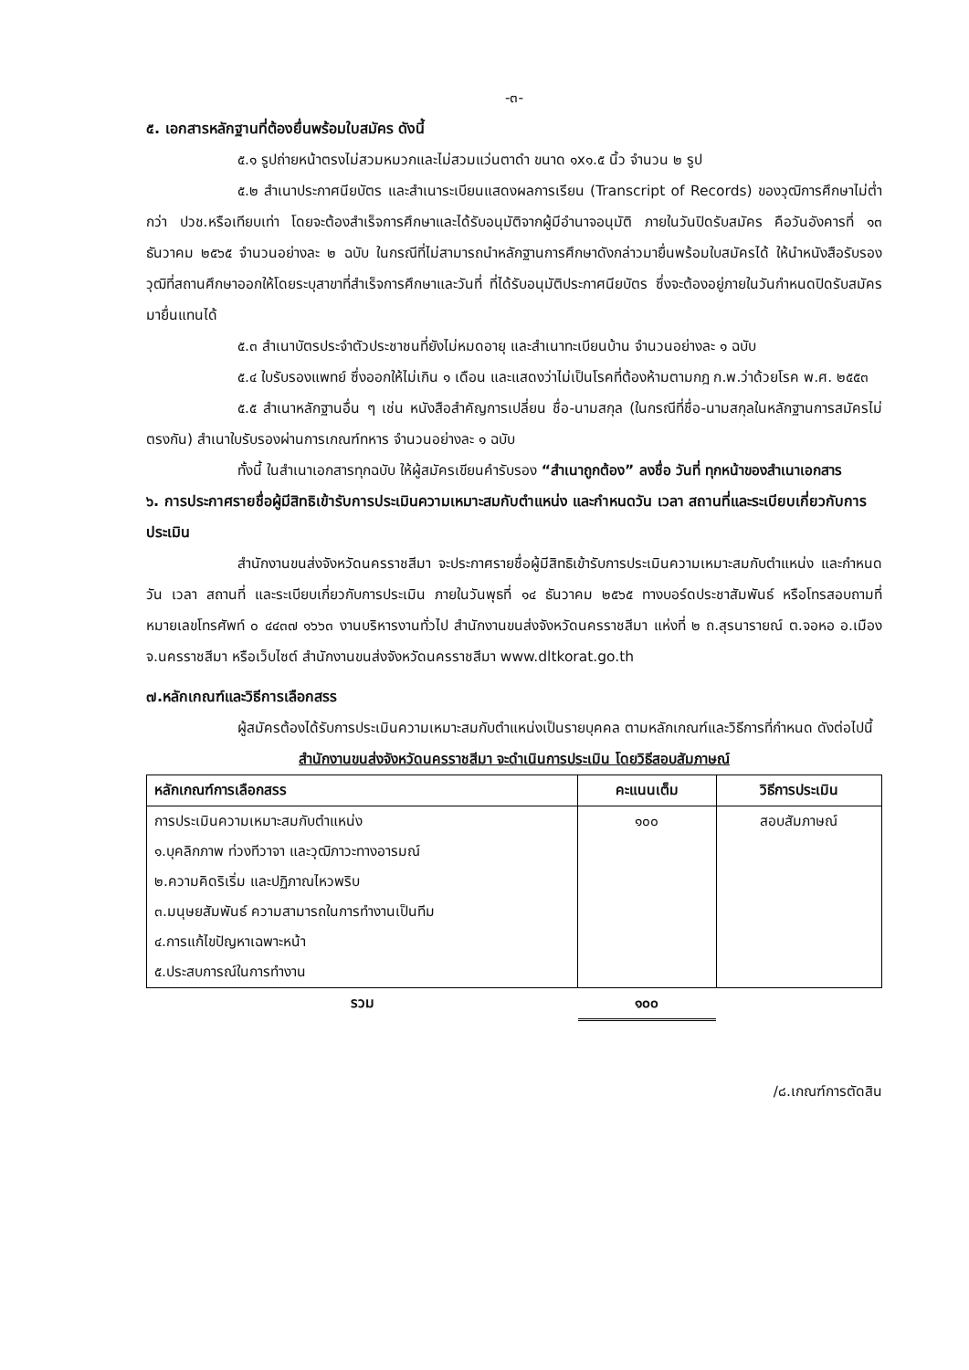-๓-
๕. เอกสารหลักฐานที่ต้องยื่นพร้อมใบสมัคร ดังนี้
๕.๑ รูปถ่ายหน้าตรงไม่สวมหมวกและไม่สวมแว่นตาดำ ขนาด ๑x๑.๕ นิ้ว จำนวน ๒ รูป
๕.๒ สำเนาประกาศนียบัตร และสำเนาระเบียนแสดงผลการเรียน (Transcript of Records) ของวุฒิการศึกษาไม่ต่ำกว่า ปวช.หรือเทียบเท่า โดยจะต้องสำเร็จการศึกษาและได้รับอนุมัติจากผู้มีอำนาจอนุมัติ ภายในวันปิดรับสมัคร คือวันอังคารที่ ๑๓ ธันวาคม ๒๕๖๕ จำนวนอย่างละ ๒ ฉบับ ในกรณีที่ไม่สามารถนำหลักฐานการศึกษาดังกล่าวมายื่นพร้อมใบสมัครได้ ให้นำหนังสือรับรองวุฒิที่สถานศึกษาออกให้โดยระบุสาขาที่สำเร็จการศึกษาและวันที่ ที่ได้รับอนุมัติประกาศนียบัตร ซึ่งจะต้องอยู่ภายในวันกำหนดปิดรับสมัครมายื่นแทนได้
๕.๓ สำเนาบัตรประจำตัวประชาชนที่ยังไม่หมดอายุ และสำเนาทะเบียนบ้าน จำนวนอย่างละ ๑ ฉบับ
๕.๔ ใบรับรองแพทย์ ซึ่งออกให้ไม่เกิน ๑ เดือน และแสดงว่าไม่เป็นโรคที่ต้องห้ามตามกฎ ก.พ.ว่าด้วยโรค พ.ศ. ๒๕๕๓
๕.๕ สำเนาหลักฐานอื่น ๆ เช่น หนังสือสำคัญการเปลี่ยน ชื่อ-นามสกุล (ในกรณีที่ชื่อ-นามสกุลในหลักฐานการสมัครไม่ตรงกัน) สำเนาใบรับรองผ่านการเกณฑ์ทหาร จำนวนอย่างละ ๑ ฉบับ
ทั้งนี้ ในสำเนาเอกสารทุกฉบับ ให้ผู้สมัครเขียนคำรับรอง “สำเนาถูกต้อง” ลงชื่อ วันที่ ทุกหน้าของสำเนาเอกสาร
๖. การประกาศรายชื่อผู้มีสิทธิเข้ารับการประเมินความเหมาะสมกับตำแหน่ง และกำหนดวัน เวลา สถานที่และระเบียบเกี่ยวกับการประเมิน
สำนักงานขนส่งจังหวัดนครราชสีมา จะประกาศรายชื่อผู้มีสิทธิเข้ารับการประเมินความเหมาะสมกับตำแหน่ง และกำหนดวัน เวลา สถานที่ และระเบียบเกี่ยวกับการประเมิน ภายในวันพุธที่ ๑๔ ธันวาคม ๒๕๖๕ ทางบอร์ดประชาสัมพันธ์ หรือโทรสอบถามที่หมายเลขโทรศัพท์ ๐ ๔๔๓๗ ๑๖๖๓ งานบริหารงานทั่วไป สำนักงานขนส่งจังหวัดนครราชสีมา แห่งที่ ๒ ถ.สุรนารายณ์ ต.จอหอ อ.เมือง จ.นครราชสีมา หรือเว็บไซต์ สำนักงานขนส่งจังหวัดนครราชสีมา www.dltkorat.go.th
๗.หลักเกณฑ์และวิธีการเลือกสรร
ผู้สมัครต้องได้รับการประเมินความเหมาะสมกับตำแหน่งเป็นรายบุคคล ตามหลักเกณฑ์และวิธีการที่กำหนด ดังต่อไปนี้
สำนักงานขนส่งจังหวัดนครราชสีมา จะดำเนินการประเมิน โดยวิธีสอบสัมภาษณ์
| หลักเกณฑ์การเลือกสรร | คะแนนเต็ม | วิธีการประเมิน |
| --- | --- | --- |
| การประเมินความเหมาะสมกับตำแหน่ง ๑.บุคลิกภาพ ท่วงทีวาจา และวุฒิภาวะทางอารมณ์ ๒.ความคิดริเริ่ม และปฏิภาณไหวพริบ ๓.มนุษยสัมพันธ์ ความสามารถในการทำงานเป็นทีม ๔.การแก้ไขปัญหาเฉพาะหน้า ๕.ประสบการณ์ในการทำงาน | ๑๐๐ | สอบสัมภาษณ์ |
| รวม | ๑๐๐ | |
/๘.เกณฑ์การตัดสิน